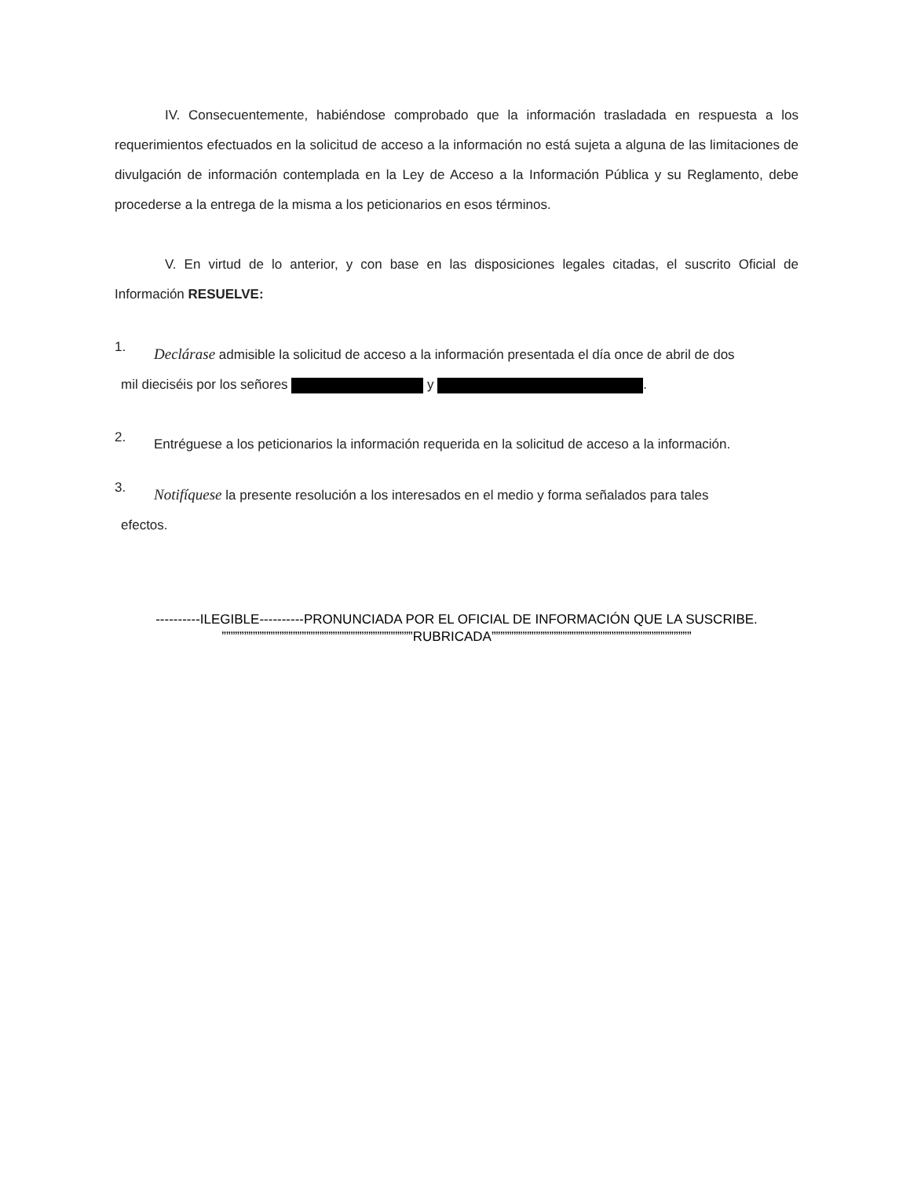IV. Consecuentemente, habiéndose comprobado que la información trasladada en respuesta a los requerimientos efectuados en la solicitud de acceso a la información no está sujeta a alguna de las limitaciones de divulgación de información contemplada en la Ley de Acceso a la Información Pública y su Reglamento, debe procederse a la entrega de la misma a los peticionarios en esos términos.
V. En virtud de lo anterior, y con base en las disposiciones legales citadas, el suscrito Oficial de Información RESUELVE:
1.
Declárase admisible la solicitud de acceso a la información presentada el día once de abril de dos
mil dieciséis por los señores y .
2.
Entréguese a los peticionarios la información requerida en la solicitud de acceso a la información.
3.
Notifíquese la presente resolución a los interesados en el medio y forma señalados para tales
efectos.
----------ILEGIBLE----------PRONUNCIADA POR EL OFICIAL DE INFORMACIÓN QUE LA SUSCRIBE.
”””””””””””””””””””””””””””””””””””””””””””RUBRICADA”””””””””””””””””””””””””””””””””””””””””””””